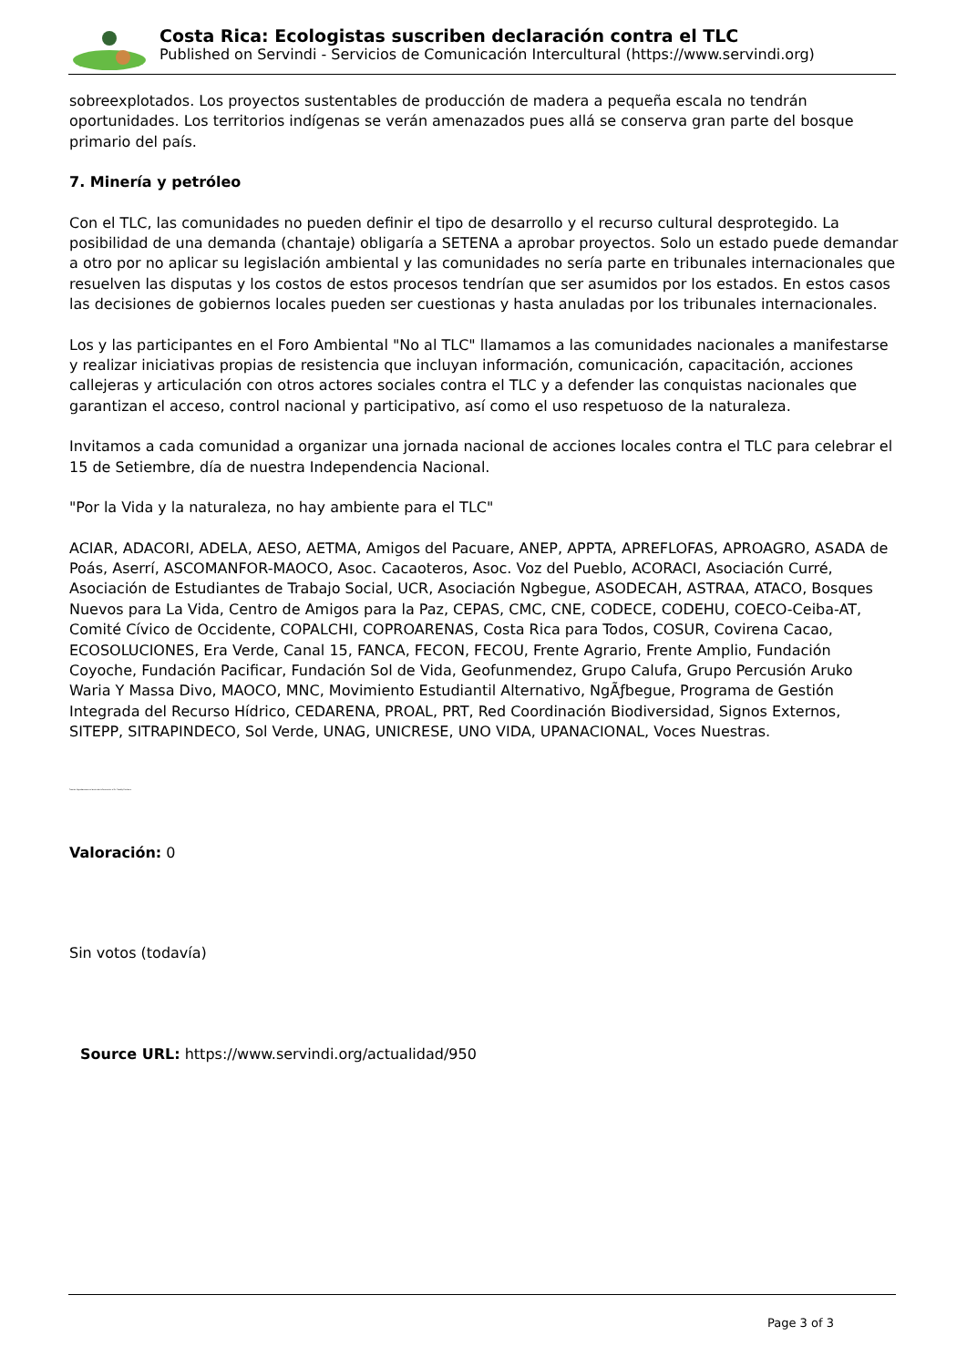Costa Rica: Ecologistas suscriben declaración contra el TLC
Published on Servindi - Servicios de Comunicación Intercultural (https://www.servindi.org)
sobreexplotados. Los proyectos sustentables de producción de madera a pequeña escala no tendrán oportunidades. Los territorios indígenas se verán amenazados pues allá se conserva gran parte del bosque primario del país.
7. Minería y petróleo
Con el TLC, las comunidades no pueden definir el tipo de desarrollo y el recurso cultural desprotegido. La posibilidad de una demanda (chantaje) obligaría a SETENA a aprobar proyectos. Solo un estado puede demandar a otro por no aplicar su legislación ambiental y las comunidades no sería parte en tribunales internacionales que resuelven las disputas y los costos de estos procesos tendrían que ser asumidos por los estados. En estos casos las decisiones de gobiernos locales pueden ser cuestionas y hasta anuladas por los tribunales internacionales.
Los y las participantes en el Foro Ambiental "No al TLC" llamamos a las comunidades nacionales a manifestarse y realizar iniciativas propias de resistencia que incluyan información, comunicación, capacitación, acciones callejeras y articulación con otros actores sociales contra el TLC y a defender las conquistas nacionales que garantizan el acceso, control nacional y participativo, así como el uso respetuoso de la naturaleza.
Invitamos a cada comunidad a organizar una jornada nacional de acciones locales contra el TLC para celebrar el 15 de Setiembre, día de nuestra Independencia Nacional.
"Por la Vida y la naturaleza, no hay ambiente para el TLC"
ACIAR, ADACORI, ADELA, AESO, AETMA, Amigos del Pacuare, ANEP, APPTA, APREFLOFAS, APROAGRO, ASADA de Poás, Aserrí, ASCOMANFOR-MAOCO, Asoc. Cacaoteros, Asoc. Voz del Pueblo, ACORACI, Asociación Curré, Asociación de Estudiantes de Trabajo Social, UCR, Asociación Ngbegue, ASODECAH, ASTRAA, ATACO, Bosques Nuevos para La Vida, Centro de Amigos para la Paz, CEPAS, CMC, CNE, CODECE, CODEHU, COECO-Ceiba-AT, Comité Cívico de Occidente, COPALCHI, COPROARENAS, Costa Rica para Todos, COSUR, Covirena Cacao, ECOSOLUCIONES, Era Verde, Canal 15, FANCA, FECON, FECOU, Frente Agrario, Frente Amplio, Fundación Coyoche, Fundación Pacificar, Fundación Sol de Vida, Geofunmendez, Grupo Calufa, Grupo Percusión Aruko Waria Y Massa Divo, MAOCO, MNC, Movimiento Estudiantil Alternativo, NgÃƒbegue, Programa de Gestión Integrada del Recurso Hídrico, CEDARENA, PROAL, PRT, Red Coordinación Biodiversidad, Signos Externos, SITEPP, SITRAPINDECO, Sol Verde, UNAG, UNICRESE, UNO VIDA, UPANACIONAL, Voces Nuestras.
Fuente: Agradecemos el envío de información al Sr. Freddy Pacheco
Valoración: 0
Sin votos (todavía)
Source URL: https://www.servindi.org/actualidad/950
Page 3 of 3